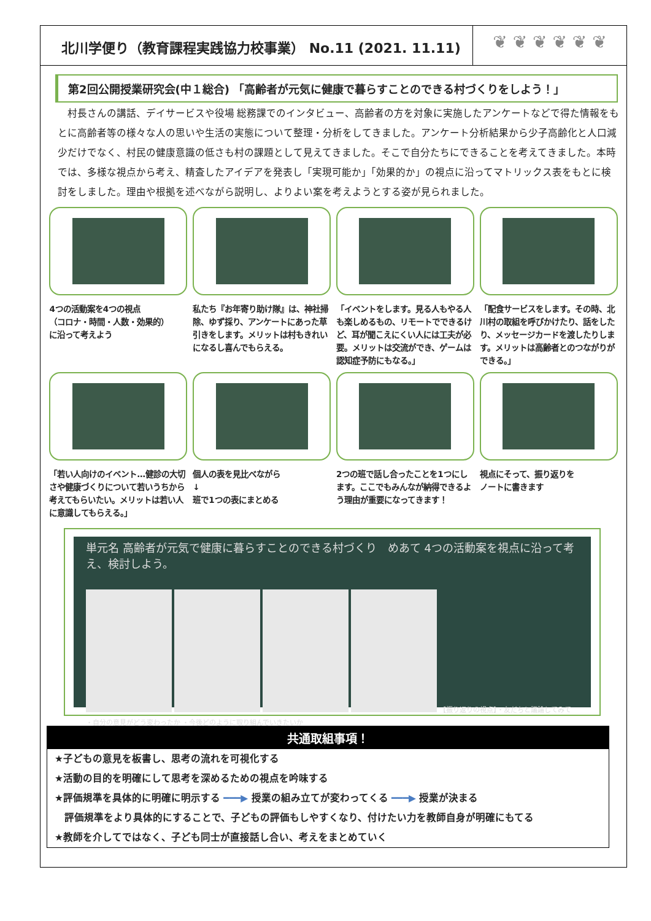北川学便り（教育課程実践協力校事業） No.11 (2021. 11.11)
❦ ❦ ❦ ❦ ❦ ❦
第2回公開授業研究会(中１総合) 「高齢者が元気に健康で暮らすことのできる村づくりをしよう！」
村長さんの講話、デイサービスや役場 総務課でのインタビュー、高齢者の方を対象に実施したアンケートなどで得た情報をもとに高齢者等の様々な人の思いや生活の実態について整理・分析をしてきました。アンケート分析結果から少子高齢化と人口減少だけでなく、村民の健康意識の低さも村の課題として見えてきました。そこで自分たちにできることを考えてきました。本時では、多様な視点から考え、精査したアイデアを発表し「実現可能か」「効果的か」の視点に沿ってマトリックス表をもとに検討をしました。理由や根拠を述べながら説明し、よりよい案を考えようとする姿が見られました。
4つの活動案を4つの視点
（コロナ・時間・人数・効果的）
に沿って考えよう
私たち『お年寄り助け隊』は、神社掃除、ゆず採り、アンケートにあった草引きをします。メリットは村もきれいになるし喜んでもらえる。
「イベントをします。見る人もやる人も楽しめるもの、リモートでできるけど、耳が聞こえにくい人には工夫が必要。メリットは交流ができ、ゲームは認知症予防にもなる。」
「配食サービスをします。その時、北川村の取組を呼びかけたり、話をしたり、メッセージカードを渡したりします。メリットは高齢者とのつながりができる。」
「若い人向けのイベント…健診の大切さや健康づくりについて若いうちから考えてもらいたい。メリットは若い人に意識してもらえる。」
個人の表を見比べながら
↓
班で1つの表にまとめる
2つの班で話し合ったことを1つにします。ここでもみんなが納得できるよう理由が重要になってきます！
視点にそって、振り返りを
ノートに書きます
単元名 高齢者が元気で健康に暮らすことのできる村づくり　めあて 4つの活動案を視点に沿って考え、検討しよう。
【振り返りの視点】・友だちと議論してみて ・自分の意見がどう変わったか ・今後どのように取り組んでいきたいか
共通取組事項！
★子どもの意見を板書し、思考の流れを可視化する
★活動の目的を明確にして思考を深めるための視点を吟味する
★評価規準を具体的に明確に明示する ━━━▶ 授業の組み立てが変わってくる ━━━▶ 授業が決まる
　評価規準をより具体的にすることで、子どもの評価もしやすくなり、付けたい力を教師自身が明確にもてる
★教師を介してではなく、子ども同士が直接話し合い、考えをまとめていく